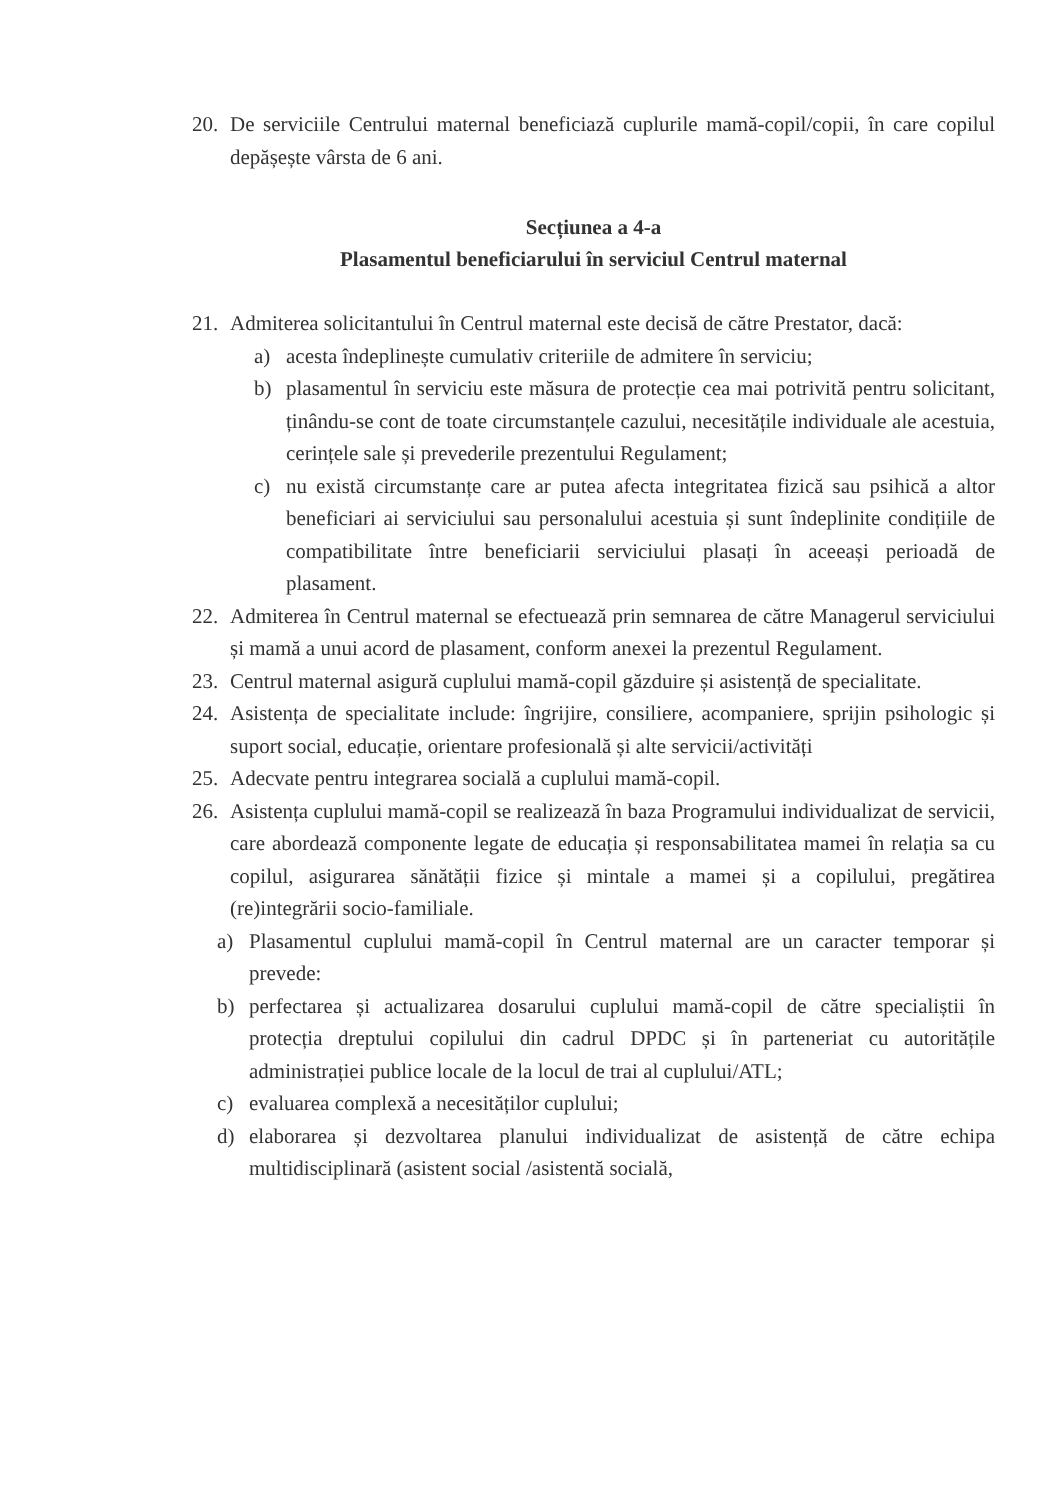20. De serviciile Centrului maternal beneficiază cuplurile mamă-copil/copii, în care copilul depășește vârsta de 6 ani.
Secțiunea a 4-a
Plasamentul beneficiarului în serviciul Centrul maternal
21. Admiterea solicitantului în Centrul maternal este decisă de către Prestator, dacă:
a) acesta îndeplinește cumulativ criteriile de admitere în serviciu;
b) plasamentul în serviciu este măsura de protecție cea mai potrivită pentru solicitant, ținându-se cont de toate circumstanțele cazului, necesitățile individuale ale acestuia, cerințele sale și prevederile prezentului Regulament;
c) nu există circumstanțe care ar putea afecta integritatea fizică sau psihică a altor beneficiari ai serviciului sau personalului acestuia și sunt îndeplinite condițiile de compatibilitate între beneficiarii serviciului plasați în aceeași perioadă de plasament.
22. Admiterea în Centrul maternal se efectuează prin semnarea de către Managerul serviciului și mamă a unui acord de plasament, conform anexei la prezentul Regulament.
23. Centrul maternal asigură cuplului mamă-copil găzduire și asistență de specialitate.
24. Asistența de specialitate include: îngrijire, consiliere, acompaniere, sprijin psihologic și suport social, educație, orientare profesională și alte servicii/activități
25. Adecvate pentru integrarea socială a cuplului mamă-copil.
26. Asistența cuplului mamă-copil se realizează în baza Programului individualizat de servicii, care abordează componente legate de educația și responsabilitatea mamei în relația sa cu copilul, asigurarea sănătății fizice și mintale a mamei și a copilului, pregătirea (re)integrării socio-familiale.
a) Plasamentul cuplului mamă-copil în Centrul maternal are un caracter temporar și prevede:
b) perfectarea și actualizarea dosarului cuplului mamă-copil de către specialiștii în protecția dreptului copilului din cadrul DPDC și în parteneriat cu autoritățile administrației publice locale de la locul de trai al cuplului/ATL;
c) evaluarea complexă a necesităților cuplului;
d) elaborarea și dezvoltarea planului individualizat de asistență de către echipa multidisciplinară (asistent social /asistentă socială,